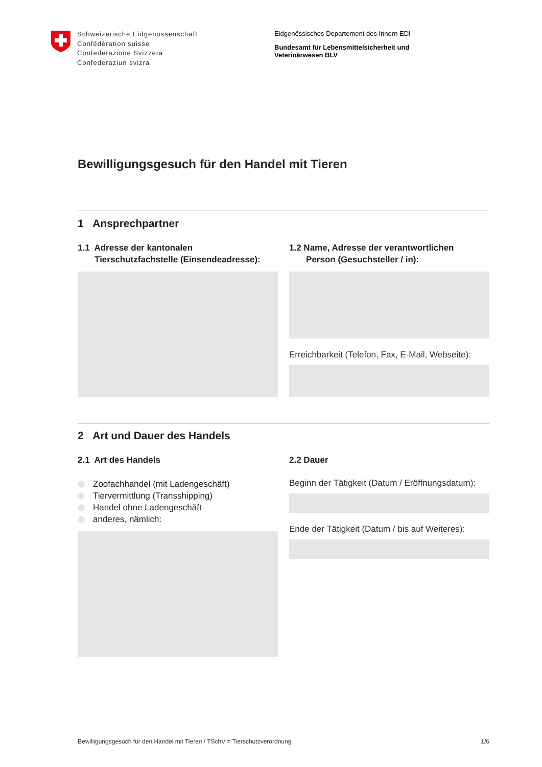Schweizerische Eidgenossenschaft
Confédération suisse
Confederazione Svizzera
Confederaziun svizra
Eidgenössisches Departement des Innern EDI
Bundesamt für Lebensmittelsicherheit und
Veterinärwesen BLV
Bewilligungsgesuch für den Handel mit Tieren
1 Ansprechpartner
1.1 Adresse der kantonalen
Tierschutzfachstelle (Einsendeadresse):
1.2 Name, Adresse der verantwortlichen
Person (Gesuchsteller / in):
Erreichbarkeit (Telefon, Fax, E-Mail, Webseite):
2 Art und Dauer des Handels
2.1 Art des Handels
Zoofachhandel (mit Ladengeschäft)
Tiervermittlung (Transshipping)
Handel ohne Ladengeschäft
anderes, nämlich:
2.2 Dauer
Beginn der Tätigkeit (Datum / Eröffnungsdatum):
Ende der Tätigkeit (Datum / bis auf Weiteres):
Bewilligungsgesuch für den Handel mit Tieren / TSchV = Tierschutzverordnung 1/6